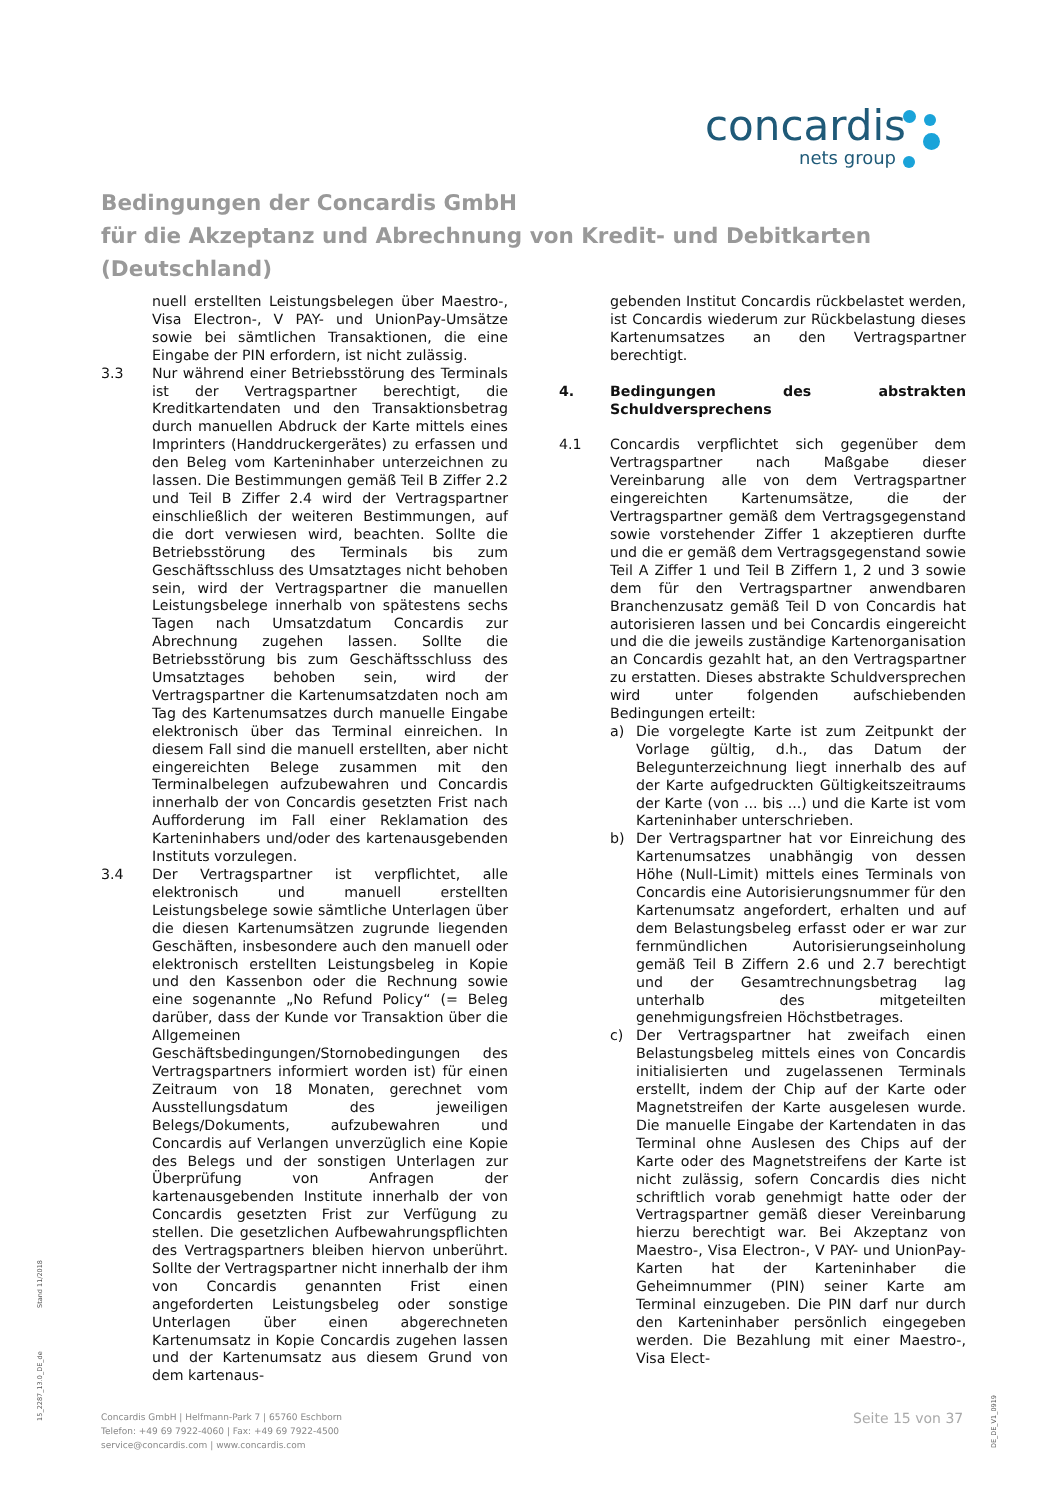concardis
nets group
Bedingungen der Concardis GmbH
für die Akzeptanz und Abrechnung von Kredit- und Debitkarten
(Deutschland)
nuell erstellten Leistungsbelegen über Maestro-, Visa Electron-, V PAY- und UnionPay-Umsätze sowie bei sämtlichen Transaktionen, die eine Eingabe der PIN erfordern, ist nicht zulässig.
3.3 Nur während einer Betriebsstörung des Terminals ist der Vertragspartner berechtigt, die Kreditkartendaten und den Transaktionsbetrag durch manuellen Abdruck der Karte mittels eines Imprinters (Handdruckergerätes) zu erfassen und den Beleg vom Karteninhaber unterzeichnen zu lassen. Die Bestimmungen gemäß Teil B Ziffer 2.2 und Teil B Ziffer 2.4 wird der Vertragspartner einschließlich der weiteren Bestimmungen, auf die dort verwiesen wird, beachten. Sollte die Betriebsstörung des Terminals bis zum Geschäftsschluss des Umsatztages nicht behoben sein, wird der Vertragspartner die manuellen Leistungsbelege innerhalb von spätestens sechs Tagen nach Umsatzdatum Concardis zur Abrechnung zugehen lassen. Sollte die Betriebsstörung bis zum Geschäftsschluss des Umsatztages behoben sein, wird der Vertragspartner die Kartenumsatzdaten noch am Tag des Kartenumsatzes durch manuelle Eingabe elektronisch über das Terminal einreichen. In diesem Fall sind die manuell erstellten, aber nicht eingereichten Belege zusammen mit den Terminalbelegen aufzubewahren und Concardis innerhalb der von Concardis gesetzten Frist nach Aufforderung im Fall einer Reklamation des Karteninhabers und/oder des kartenausgebenden Instituts vorzulegen.
3.4 Der Vertragspartner ist verpflichtet, alle elektronisch und manuell erstellten Leistungsbelege sowie sämtliche Unterlagen über die diesen Kartenumsätzen zugrunde liegenden Geschäften, insbesondere auch den manuell oder elektronisch erstellten Leistungsbeleg in Kopie und den Kassenbon oder die Rechnung sowie eine sogenannte „No Refund Policy“ (= Beleg darüber, dass der Kunde vor Transaktion über die Allgemeinen Geschäftsbedingungen/Stornobedingungen des Vertragspartners informiert worden ist) für einen Zeitraum von 18 Monaten, gerechnet vom Ausstellungsdatum des jeweiligen Belegs/Dokuments, aufzubewahren und Concardis auf Verlangen unverzüglich eine Kopie des Belegs und der sonstigen Unterlagen zur Überprüfung von Anfragen der kartenausgebenden Institute innerhalb der von Concardis gesetzten Frist zur Verfügung zu stellen. Die gesetzlichen Aufbewahrungspflichten des Vertragspartners bleiben hiervon unberührt. Sollte der Vertragspartner nicht innerhalb der ihm von Concardis genannten Frist einen angeforderten Leistungsbeleg oder sonstige Unterlagen über einen abgerechneten Kartenumsatz in Kopie Concardis zugehen lassen und der Kartenumsatz aus diesem Grund von dem kartenaus-
gebenden Institut Concardis rückbelastet werden, ist Concardis wiederum zur Rückbelastung dieses Kartenumsatzes an den Vertragspartner berechtigt.
4. Bedingungen des abstrakten Schuldversprechens
4.1 Concardis verpflichtet sich gegenüber dem Vertragspartner nach Maßgabe dieser Vereinbarung alle von dem Vertragspartner eingereichten Kartenumsätze, die der Vertragspartner gemäß dem Vertragsgegenstand sowie vorstehender Ziffer 1 akzeptieren durfte und die er gemäß dem Vertragsgegenstand sowie Teil A Ziffer 1 und Teil B Ziffern 1, 2 und 3 sowie dem für den Vertragspartner anwendbaren Branchenzusatz gemäß Teil D von Concardis hat autorisieren lassen und bei Concardis eingereicht und die die jeweils zuständige Kartenorganisation an Concardis gezahlt hat, an den Vertragspartner zu erstatten. Dieses abstrakte Schuldversprechen wird unter folgenden aufschiebenden Bedingungen erteilt:
a) Die vorgelegte Karte ist zum Zeitpunkt der Vorlage gültig, d.h., das Datum der Belegunterzeichnung liegt innerhalb des auf der Karte aufgedruckten Gültigkeitszeitraums der Karte (von ... bis ...) und die Karte ist vom Karteninhaber unterschrieben.
b) Der Vertragspartner hat vor Einreichung des Kartenumsatzes unabhängig von dessen Höhe (Null-Limit) mittels eines Terminals von Concardis eine Autorisierungsnummer für den Kartenumsatz angefordert, erhalten und auf dem Belastungsbeleg erfasst oder er war zur fernmündlichen Autorisierungseinholung gemäß Teil B Ziffern 2.6 und 2.7 berechtigt und der Gesamtrechnungsbetrag lag unterhalb des mitgeteilten genehmigungsfreien Höchstbetrages.
c) Der Vertragspartner hat zweifach einen Belastungsbeleg mittels eines von Concardis initialisierten und zugelassenen Terminals erstellt, indem der Chip auf der Karte oder Magnetstreifen der Karte ausgelesen wurde. Die manuelle Eingabe der Kartendaten in das Terminal ohne Auslesen des Chips auf der Karte oder des Magnetstreifens der Karte ist nicht zulässig, sofern Concardis dies nicht schriftlich vorab genehmigt hatte oder der Vertragspartner gemäß dieser Vereinbarung hierzu berechtigt war. Bei Akzeptanz von Maestro-, Visa Electron-, V PAY- und UnionPay-Karten hat der Karteninhaber die Geheimnummer (PIN) seiner Karte am Terminal einzugeben. Die PIN darf nur durch den Karteninhaber persönlich eingegeben werden. Die Bezahlung mit einer Maestro-, Visa Elect-
15_2287_13.0_DE_de Stand 11/2018
DE_DE_V1_0919
Concardis GmbH | Helfmann-Park 7 | 65760 Eschborn
Telefon: +49 69 7922-4060 | Fax: +49 69 7922-4500
service@concardis.com | www.concardis.com
Seite 15 von 37